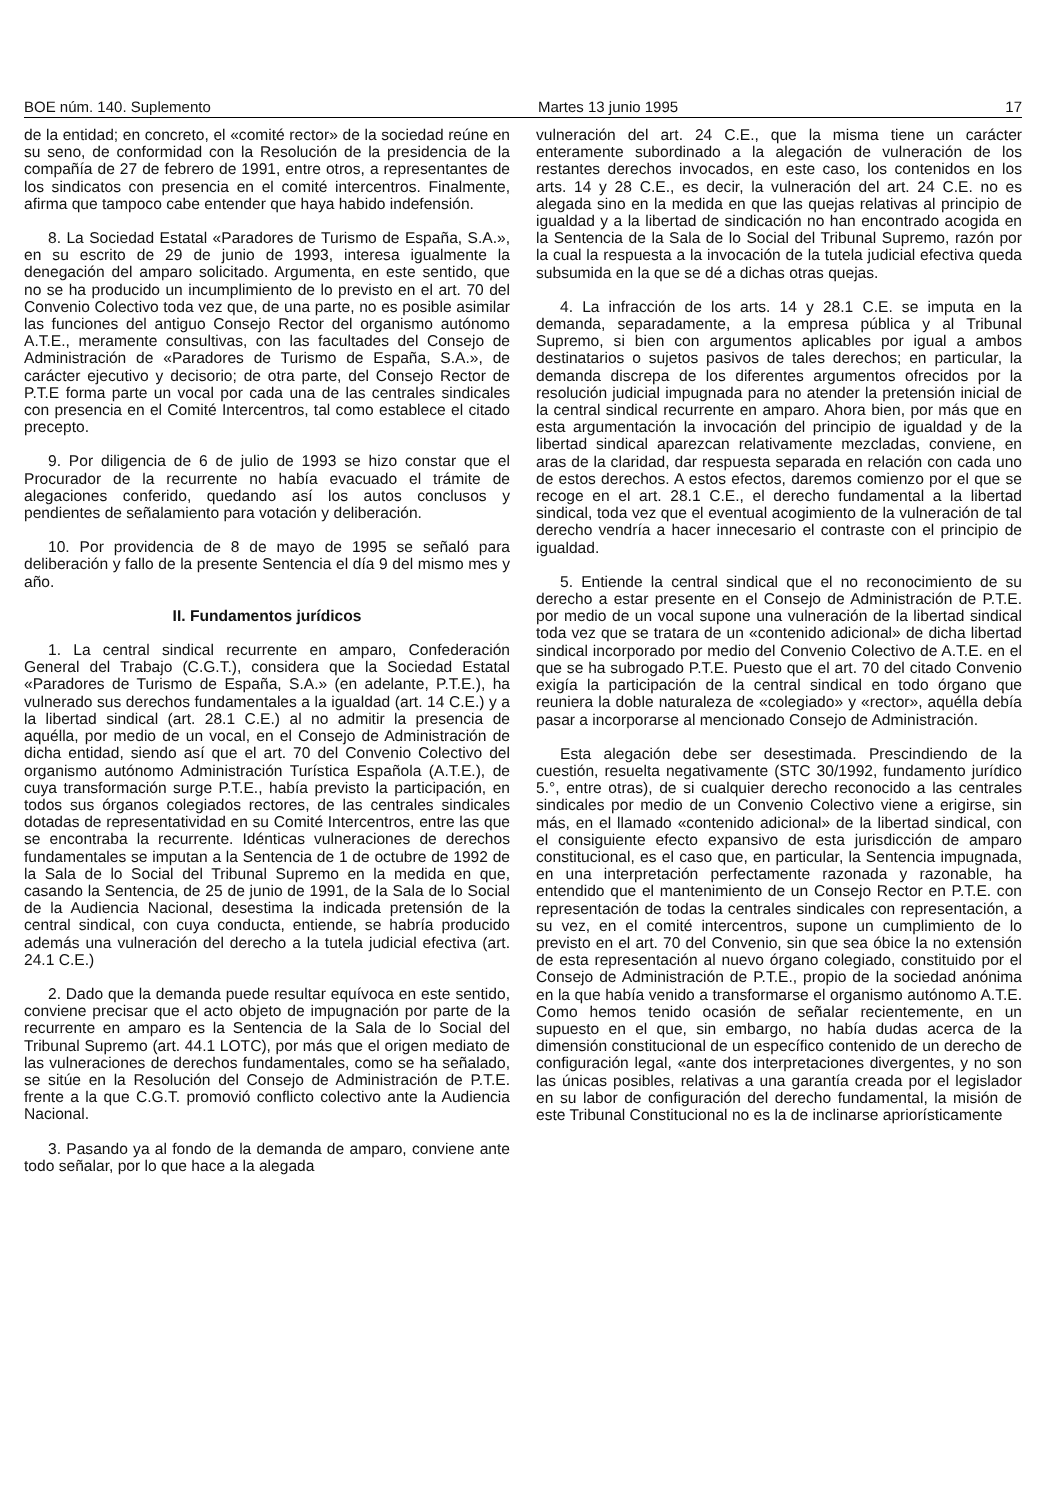BOE núm. 140. Suplemento Martes 13 junio 1995 17
de la entidad; en concreto, el «comité rector» de la sociedad reúne en su seno, de conformidad con la Resolución de la presidencia de la compañía de 27 de febrero de 1991, entre otros, a representantes de los sindicatos con presencia en el comité intercentros. Finalmente, afirma que tampoco cabe entender que haya habido indefensión.
8. La Sociedad Estatal «Paradores de Turismo de España, S.A.», en su escrito de 29 de junio de 1993, interesa igualmente la denegación del amparo solicitado. Argumenta, en este sentido, que no se ha producido un incumplimiento de lo previsto en el art. 70 del Convenio Colectivo toda vez que, de una parte, no es posible asimilar las funciones del antiguo Consejo Rector del organismo autónomo A.T.E., meramente consultivas, con las facultades del Consejo de Administración de «Paradores de Turismo de España, S.A.», de carácter ejecutivo y decisorio; de otra parte, del Consejo Rector de P.T.E forma parte un vocal por cada una de las centrales sindicales con presencia en el Comité Intercentros, tal como establece el citado precepto.
9. Por diligencia de 6 de julio de 1993 se hizo constar que el Procurador de la recurrente no había evacuado el trámite de alegaciones conferido, quedando así los autos conclusos y pendientes de señalamiento para votación y deliberación.
10. Por providencia de 8 de mayo de 1995 se señaló para deliberación y fallo de la presente Sentencia el día 9 del mismo mes y año.
II. Fundamentos jurídicos
1. La central sindical recurrente en amparo, Confederación General del Trabajo (C.G.T.), considera que la Sociedad Estatal «Paradores de Turismo de España, S.A.» (en adelante, P.T.E.), ha vulnerado sus derechos fundamentales a la igualdad (art. 14 C.E.) y a la libertad sindical (art. 28.1 C.E.) al no admitir la presencia de aquélla, por medio de un vocal, en el Consejo de Administración de dicha entidad, siendo así que el art. 70 del Convenio Colectivo del organismo autónomo Administración Turística Española (A.T.E.), de cuya transformación surge P.T.E., había previsto la participación, en todos sus órganos colegiados rectores, de las centrales sindicales dotadas de representatividad en su Comité Intercentros, entre las que se encontraba la recurrente. Idénticas vulneraciones de derechos fundamentales se imputan a la Sentencia de 1 de octubre de 1992 de la Sala de lo Social del Tribunal Supremo en la medida en que, casando la Sentencia, de 25 de junio de 1991, de la Sala de lo Social de la Audiencia Nacional, desestima la indicada pretensión de la central sindical, con cuya conducta, entiende, se habría producido además una vulneración del derecho a la tutela judicial efectiva (art. 24.1 C.E.)
2. Dado que la demanda puede resultar equívoca en este sentido, conviene precisar que el acto objeto de impugnación por parte de la recurrente en amparo es la Sentencia de la Sala de lo Social del Tribunal Supremo (art. 44.1 LOTC), por más que el origen mediato de las vulneraciones de derechos fundamentales, como se ha señalado, se sitúe en la Resolución del Consejo de Administración de P.T.E. frente a la que C.G.T. promovió conflicto colectivo ante la Audiencia Nacional.
3. Pasando ya al fondo de la demanda de amparo, conviene ante todo señalar, por lo que hace a la alegada
vulneración del art. 24 C.E., que la misma tiene un carácter enteramente subordinado a la alegación de vulneración de los restantes derechos invocados, en este caso, los contenidos en los arts. 14 y 28 C.E., es decir, la vulneración del art. 24 C.E. no es alegada sino en la medida en que las quejas relativas al principio de igualdad y a la libertad de sindicación no han encontrado acogida en la Sentencia de la Sala de lo Social del Tribunal Supremo, razón por la cual la respuesta a la invocación de la tutela judicial efectiva queda subsumida en la que se dé a dichas otras quejas.
4. La infracción de los arts. 14 y 28.1 C.E. se imputa en la demanda, separadamente, a la empresa pública y al Tribunal Supremo, si bien con argumentos aplicables por igual a ambos destinatarios o sujetos pasivos de tales derechos; en particular, la demanda discrepa de los diferentes argumentos ofrecidos por la resolución judicial impugnada para no atender la pretensión inicial de la central sindical recurrente en amparo. Ahora bien, por más que en esta argumentación la invocación del principio de igualdad y de la libertad sindical aparezcan relativamente mezcladas, conviene, en aras de la claridad, dar respuesta separada en relación con cada uno de estos derechos. A estos efectos, daremos comienzo por el que se recoge en el art. 28.1 C.E., el derecho fundamental a la libertad sindical, toda vez que el eventual acogimiento de la vulneración de tal derecho vendría a hacer innecesario el contraste con el principio de igualdad.
5. Entiende la central sindical que el no reconocimiento de su derecho a estar presente en el Consejo de Administración de P.T.E. por medio de un vocal supone una vulneración de la libertad sindical toda vez que se tratara de un «contenido adicional» de dicha libertad sindical incorporado por medio del Convenio Colectivo de A.T.E. en el que se ha subrogado P.T.E. Puesto que el art. 70 del citado Convenio exigía la participación de la central sindical en todo órgano que reuniera la doble naturaleza de «colegiado» y «rector», aquélla debía pasar a incorporarse al mencionado Consejo de Administración.
Esta alegación debe ser desestimada. Prescindiendo de la cuestión, resuelta negativamente (STC 30/1992, fundamento jurídico 5.°, entre otras), de si cualquier derecho reconocido a las centrales sindicales por medio de un Convenio Colectivo viene a erigirse, sin más, en el llamado «contenido adicional» de la libertad sindical, con el consiguiente efecto expansivo de esta jurisdicción de amparo constitucional, es el caso que, en particular, la Sentencia impugnada, en una interpretación perfectamente razonada y razonable, ha entendido que el mantenimiento de un Consejo Rector en P.T.E. con representación de todas la centrales sindicales con representación, a su vez, en el comité intercentros, supone un cumplimiento de lo previsto en el art. 70 del Convenio, sin que sea óbice la no extensión de esta representación al nuevo órgano colegiado, constituido por el Consejo de Administración de P.T.E., propio de la sociedad anónima en la que había venido a transformarse el organismo autónomo A.T.E. Como hemos tenido ocasión de señalar recientemente, en un supuesto en el que, sin embargo, no había dudas acerca de la dimensión constitucional de un específico contenido de un derecho de configuración legal, «ante dos interpretaciones divergentes, y no son las únicas posibles, relativas a una garantía creada por el legislador en su labor de configuración del derecho fundamental, la misión de este Tribunal Constitucional no es la de inclinarse apriorísticamente